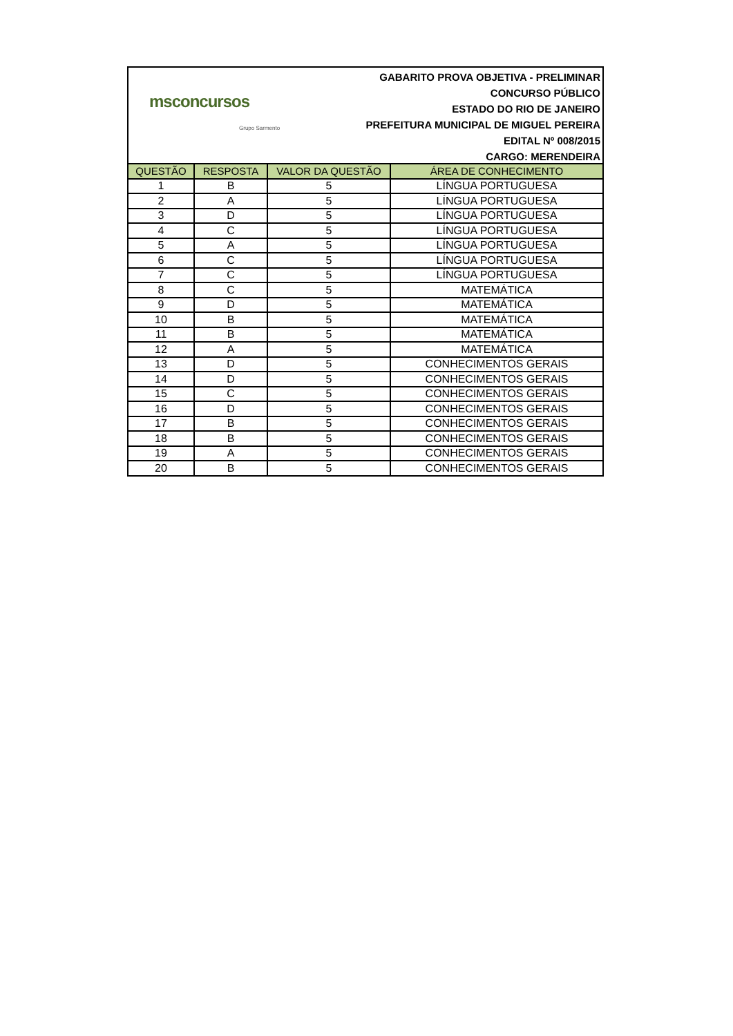msconcursos
Grupo Sarmento
GABARITO PROVA OBJETIVA - PRELIMINAR
CONCURSO PÚBLICO
ESTADO DO RIO DE JANEIRO
PREFEITURA MUNICIPAL DE MIGUEL PEREIRA
EDITAL Nº 008/2015
CARGO: MERENDEIRA
| QUESTÃO | RESPOSTA | VALOR DA QUESTÃO | ÁREA DE CONHECIMENTO |
| --- | --- | --- | --- |
| 1 | B | 5 | LÍNGUA PORTUGUESA |
| 2 | A | 5 | LÍNGUA PORTUGUESA |
| 3 | D | 5 | LÍNGUA PORTUGUESA |
| 4 | C | 5 | LÍNGUA PORTUGUESA |
| 5 | A | 5 | LÍNGUA PORTUGUESA |
| 6 | C | 5 | LÍNGUA PORTUGUESA |
| 7 | C | 5 | LÍNGUA PORTUGUESA |
| 8 | C | 5 | MATEMÁTICA |
| 9 | D | 5 | MATEMÁTICA |
| 10 | B | 5 | MATEMÁTICA |
| 11 | B | 5 | MATEMÁTICA |
| 12 | A | 5 | MATEMÁTICA |
| 13 | D | 5 | CONHECIMENTOS GERAIS |
| 14 | D | 5 | CONHECIMENTOS GERAIS |
| 15 | C | 5 | CONHECIMENTOS GERAIS |
| 16 | D | 5 | CONHECIMENTOS GERAIS |
| 17 | B | 5 | CONHECIMENTOS GERAIS |
| 18 | B | 5 | CONHECIMENTOS GERAIS |
| 19 | A | 5 | CONHECIMENTOS GERAIS |
| 20 | B | 5 | CONHECIMENTOS GERAIS |